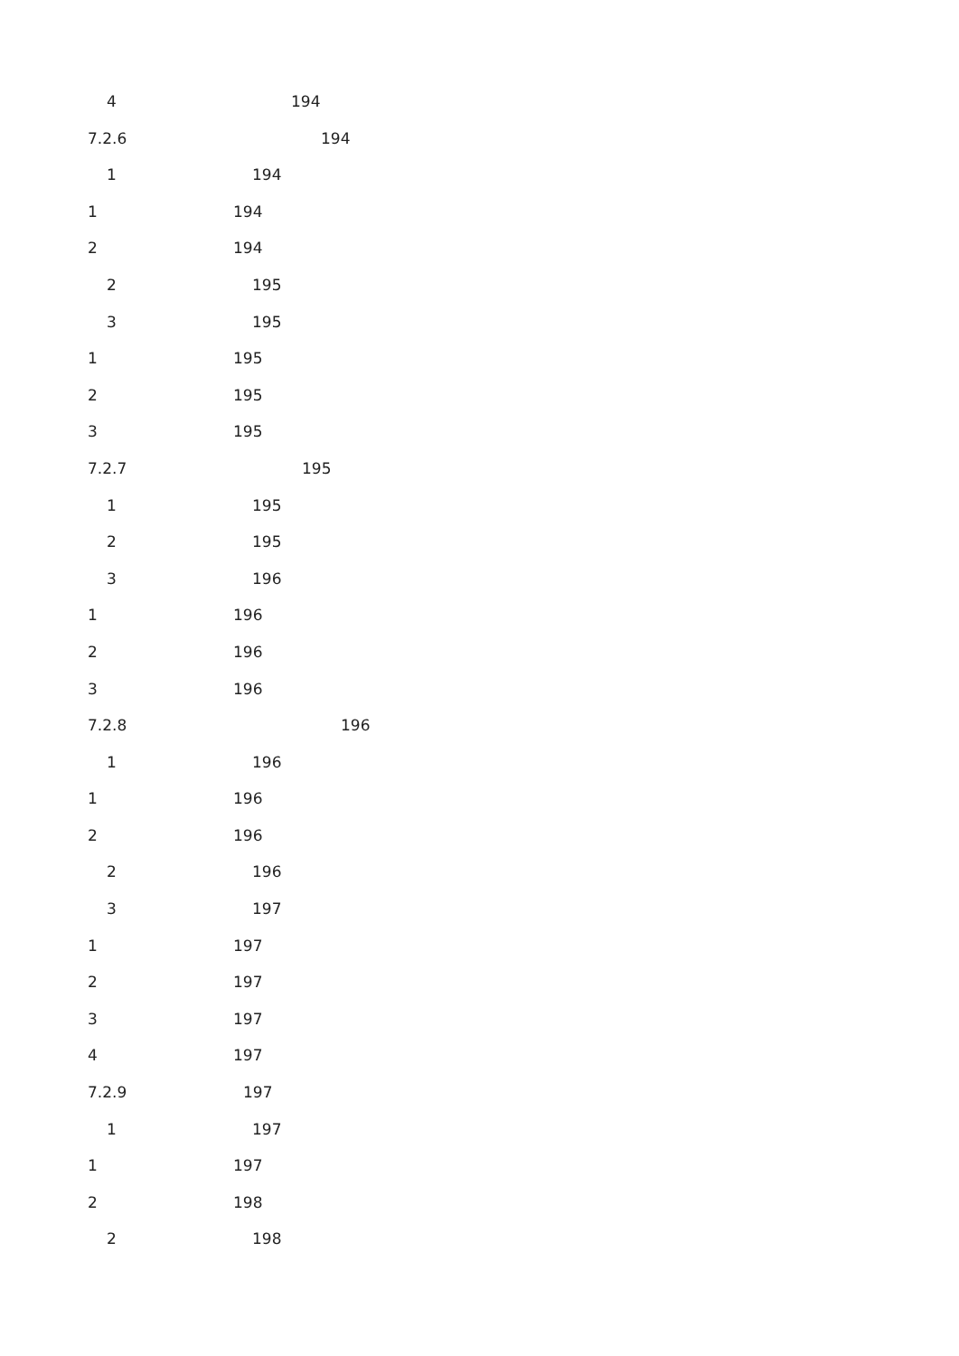4 194
7.2.6 194
1 194
1 194
2 194
2 195
3 195
1 195
2 195
3 195
7.2.7 195
1 195
2 195
3 196
1 196
2 196
3 196
7.2.8 196
1 196
1 196
2 196
2 196
3 197
1 197
2 197
3 197
4 197
7.2.9 197
1 197
1 197
2 198
2 198